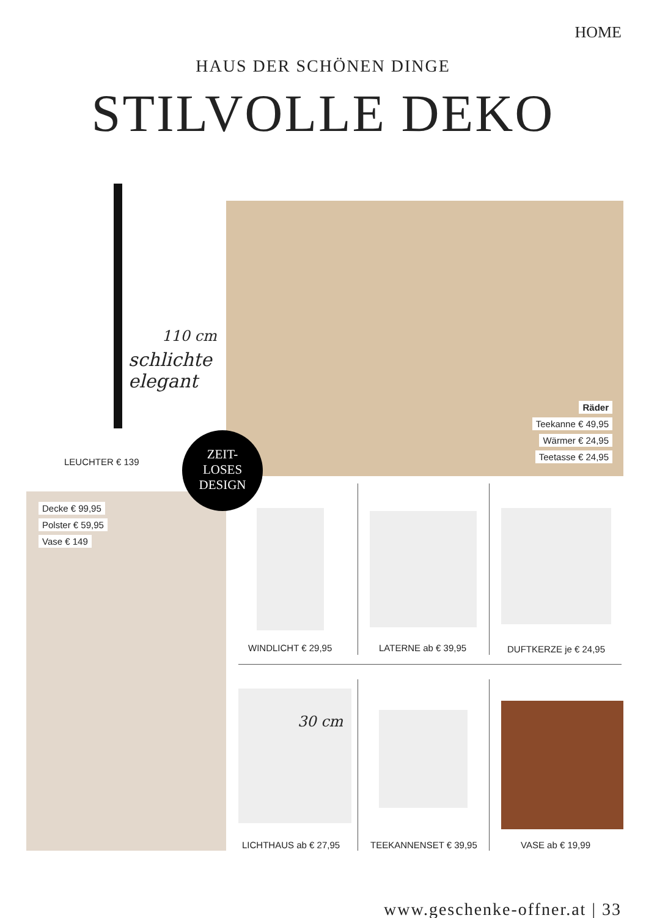HOME
HAUS DER SCHÖNEN DINGE
STILVOLLE DEKO
110 cm
schlichte
elegant
LEUCHTER € 139
Räder
Teekanne € 49,95
Wärmer € 24,95
Teetasse € 24,95
Decke € 99,95
Polster € 59,95
Vase € 149
ZEIT-
LOSES
DESIGN
WINDLICHT € 29,95 LATERNE ab € 39,95 DUFTKERZE je € 24,95
30 cm
LICHTHAUS ab € 27,95 TEEKANNENSET € 39,95 VASE ab € 19,99
www.geschenke-offner.at | 33